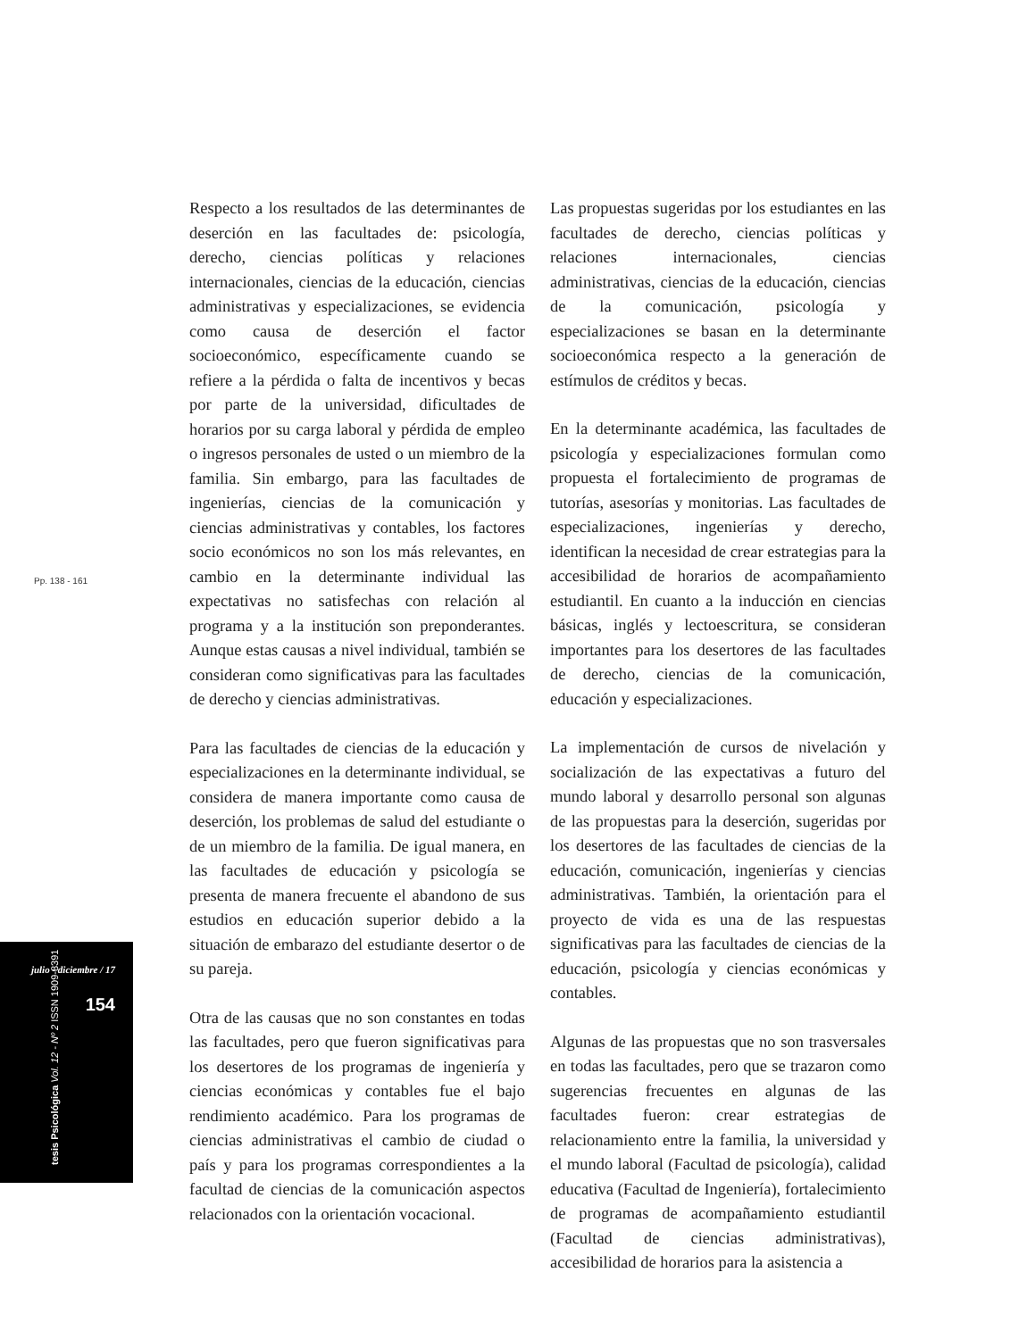Pp. 138 - 161
julio - diciembre / 17
154
tesis Psicológica Vol. 12 - Nº 2 ISSN 1909-8391
Respecto a los resultados de las determinantes de deserción en las facultades de: psicología, derecho, ciencias políticas y relaciones internacionales, ciencias de la educación, ciencias administrativas y especializaciones, se evidencia como causa de deserción el factor socioeconómico, específicamente cuando se refiere a la pérdida o falta de incentivos y becas por parte de la universidad, dificultades de horarios por su carga laboral y pérdida de empleo o ingresos personales de usted o un miembro de la familia. Sin embargo, para las facultades de ingenierías, ciencias de la comunicación y ciencias administrativas y contables, los factores socio económicos no son los más relevantes, en cambio en la determinante individual las expectativas no satisfechas con relación al programa y a la institución son preponderantes. Aunque estas causas a nivel individual, también se consideran como significativas para las facultades de derecho y ciencias administrativas.
Para las facultades de ciencias de la educación y especializaciones en la determinante individual, se considera de manera importante como causa de deserción, los problemas de salud del estudiante o de un miembro de la familia. De igual manera, en las facultades de educación y psicología se presenta de manera frecuente el abandono de sus estudios en educación superior debido a la situación de embarazo del estudiante desertor o de su pareja.
Otra de las causas que no son constantes en todas las facultades, pero que fueron significativas para los desertores de los programas de ingeniería y ciencias económicas y contables fue el bajo rendimiento académico. Para los programas de ciencias administrativas el cambio de ciudad o país y para los programas correspondientes a la facultad de ciencias de la comunicación aspectos relacionados con la orientación vocacional.
Las propuestas sugeridas por los estudiantes en las facultades de derecho, ciencias políticas y relaciones internacionales, ciencias administrativas, ciencias de la educación, ciencias de la comunicación, psicología y especializaciones se basan en la determinante socioeconómica respecto a la generación de estímulos de créditos y becas.
En la determinante académica, las facultades de psicología y especializaciones formulan como propuesta el fortalecimiento de programas de tutorías, asesorías y monitorias. Las facultades de especializaciones, ingenierías y derecho, identifican la necesidad de crear estrategias para la accesibilidad de horarios de acompañamiento estudiantil. En cuanto a la inducción en ciencias básicas, inglés y lectoescritura, se consideran importantes para los desertores de las facultades de derecho, ciencias de la comunicación, educación y especializaciones.
La implementación de cursos de nivelación y socialización de las expectativas a futuro del mundo laboral y desarrollo personal son algunas de las propuestas para la deserción, sugeridas por los desertores de las facultades de ciencias de la educación, comunicación, ingenierías y ciencias administrativas. También, la orientación para el proyecto de vida es una de las respuestas significativas para las facultades de ciencias de la educación, psicología y ciencias económicas y contables.
Algunas de las propuestas que no son trasversales en todas las facultades, pero que se trazaron como sugerencias frecuentes en algunas de las facultades fueron: crear estrategias de relacionamiento entre la familia, la universidad y el mundo laboral (Facultad de psicología), calidad educativa (Facultad de Ingeniería), fortalecimiento de programas de acompañamiento estudiantil (Facultad de ciencias administrativas), accesibilidad de horarios para la asistencia a